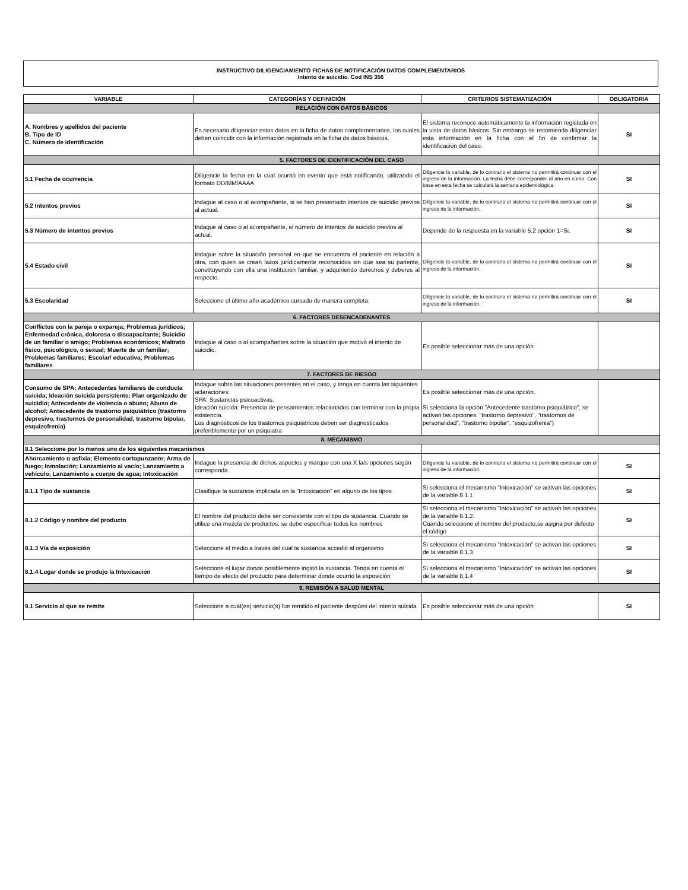INSTRUCTIVO DILIGENCIAMIENTO FICHAS DE NOTIFICACIÓN DATOS COMPLEMENTARIOS
Intento de suicidio. Cod INS 356
| VARIABLE | CATEGORÍAS Y DEFINICIÓN | CRITERIOS SISTEMATIZACIÓN | OBLIGATORIA |
| --- | --- | --- | --- |
| RELACIÓN CON DATOS BÁSICOS | | | |
| A. Nombres y apellidos del paciente B. Tipo de ID C. Número de identificación | Es necesario diligenciar estos datos en la ficha de datos complementarios, los cuales deben coincidir con la información registrada en la ficha de datos básicos. | El sistema reconoce automáticamente la información registada en la vista de datos básicos. Sin embargo se recomienda diligenciar esta información en la ficha con el fin de confirmar la identificación del caso. | SI |
| 5. FACTORES DE IDENTIFICACIÓN DEL CASO | | | |
| 5.1 Fecha de ocurrencia | Diligencie la fecha en la cual ocurrió en evento que está notificando, utilizando el formato DD/MM/AAAA | Diligencie la variable, de lo contrario el sistema no permitirá continuar con el ingreso de la información. La fecha debe corresponder al año en curso. Con base en esta fecha se calculará la semana epidemiológica | SI |
| 5.2 Intentos previos | Indague al caso o al acompañante, si se han presentado intentos de suicidio previos al actual. | Diligencie la variable, de lo contrario el sistema no permitirá continuar con el ingreso de la información. | SI |
| 5.3 Número de intentos previos | Indague al caso o al acompañante, el número de intentos de suicidio previos al actual. | Depende de la respuesta en la variable 5.2 opción 1=Si. | SI |
| 5.4 Estado civil | Indague sobre la situación personal en que se encuentra el paciente en relación a otra, con quien se crean lazos jurídicamente reconocidos sin que sea su pariente, constituyendo con ella una institución familiar, y adquiriendo derechos y deberes al respecto. | Diligencie la variable, de lo contrario el sistema no permitirá continuar con el ingreso de la información. | SI |
| 5.3 Escolaridad | Seleccione el último año académico cursado de manera completa. | Diligencie la variable, de lo contrario el sistema no permitirá continuar con el ingreso de la información. | SI |
| 6. FACTORES DESENCADENANTES | | | |
| Conflictos con la pareja o expareja; Problemas jurídicos; Enfermedad crónica, dolorosa o discapacitante; Suicidio de un familiar o amigo; Problemas económicos; Maltrato físico, psicológico, o sexual; Muerte de un familiar; Problemas familiares; Escolar/ educativa; Problemas familiares | Indague al caso o al acompañantes sobre la situación que motivó el intento de suicidio. | Es posible seleccionar más de una opción | |
| 7. FACTORES DE RIESGO | | | |
| Consumo de SPA; Antecedentes familiares de conducta suicida; Ideación suicida persistente; Plan organizado de suicidio; Antecedente de violencia o abuso; Abuso de alcohol; Antecedente de trastorno psiquiátrico (trastorno depresivo, trastornos de personalidad, trastorno bipolar, esquizofrenia) | Indague sobre las situaciones presentes en el caso, y tenga en cuenta las siguientes aclaraciones: SPA: Sustancias psicoactivas. Ideación suicida: Presencia de pensamientos relacionados con terminar con la propia existencia. Los diagnósticos de los trastornos psiquiatricos deben ser diagnosticados preferiblemente por un psiquiatra | Es posible seleccionar más de una opción. Si selecciona la opción "Antecedente trastorno psiquiátrico", se activan las opciones: "trastorno depresivo", "trastornos de personalidad", "trastorno bipolar", "esquizofrenia") | |
| 8. MECANISMO | | | |
| 8.1 Seleccione por lo menos uno de los siguientes mecanismos | | | |
| Ahorcamiento o asfixia; Elemento cortopunzante; Arma de fuego; Inmolación; Lanzamiento al vacío; Lanzamiento a vehículo; Lanzamiento a cuerpo de agua; Intoxicación | Indague la presencia de dichos aspectos y marque con una X la/s opciones según corresponda. | Diligencie la variable, de lo contrario el sistema no permitirá continuar con el ingreso de la información. | SI |
| 8.1.1 Tipo de sustancia | Clasifique la sustancia implicada en la "Intoxicación" en alguno de los tipos | Si selecciona el mecanismo "Intoxicación" se activan las opciones de la variable 8.1.1 | SI |
| 8.1.2 Código y nombre del producto | El nombre del producto debe ser consistente con el tipo de sustancia. Cuando se utilice una mezcla de productos, se debe especificar todos los nombres | Si selecciona el mecanismo "Intoxicación" se activan las opciones de la variable 8.1.2. Cuando seleccione el nombre del producto,se asigna por defecto el código | SI |
| 8.1.3 Vía de exposición | Seleccione el medio a través del cual la sustancia accedió al organismo | Si selecciona el mecanismo "Intoxicación" se activan las opciones de la variable 8.1.3 | SI |
| 8.1.4 Lugar donde se produjo la Intoxicación | Seleccione el lugar donde posiblemente ingirió la sustancia. Tenga en cuenta el tiempo de efecto del producto para determinar donde ocurrió la exposición | Si selecciona el mecanismo "Intoxicación" se activan las opciones de la variable 8.1.4 | SI |
| 9. REMISIÓN A SALUD MENTAL | | | |
| 9.1 Servicio al que se remite | Seleccione a cuál(es) servicio(s) fue remitido el paciente despúes del intento suicida | Es posible seleccionar más de una opción | SI |